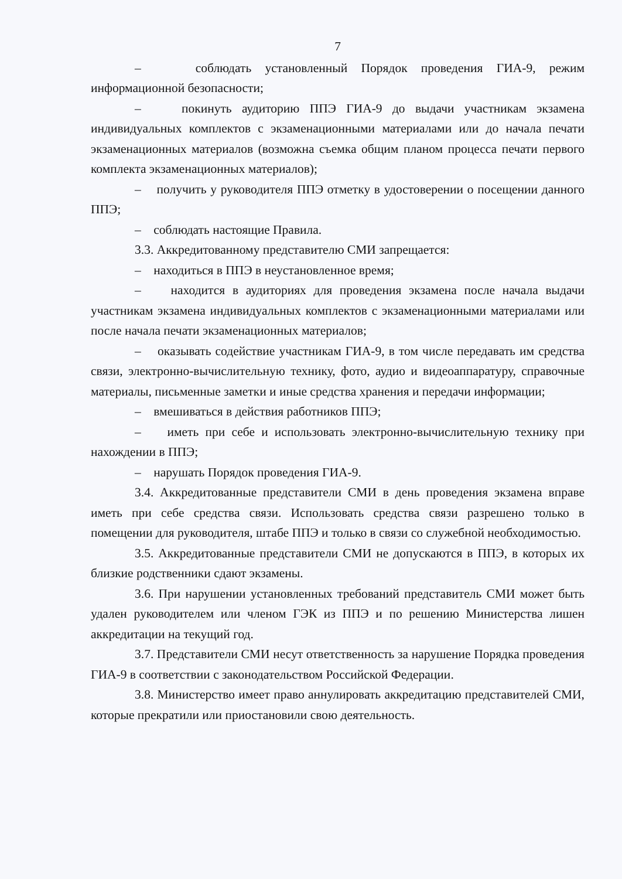7
– соблюдать установленный Порядок проведения ГИА-9, режим информационной безопасности;
– покинуть аудиторию ППЭ ГИА-9 до выдачи участникам экзамена индивидуальных комплектов с экзаменационными материалами или до начала печати экзаменационных материалов (возможна съемка общим планом процесса печати первого комплекта экзаменационных материалов);
– получить у руководителя ППЭ отметку в удостоверении о посещении данного ППЭ;
– соблюдать настоящие Правила.
3.3. Аккредитованному представителю СМИ запрещается:
– находиться в ППЭ в неустановленное время;
– находится в аудиториях для проведения экзамена после начала выдачи участникам экзамена индивидуальных комплектов с экзаменационными материалами или после начала печати экзаменационных материалов;
– оказывать содействие участникам ГИА-9, в том числе передавать им средства связи, электронно-вычислительную технику, фото, аудио и видеоаппаратуру, справочные материалы, письменные заметки и иные средства хранения и передачи информации;
– вмешиваться в действия работников ППЭ;
– иметь при себе и использовать электронно-вычислительную технику при нахождении в ППЭ;
– нарушать Порядок проведения ГИА-9.
3.4. Аккредитованные представители СМИ в день проведения экзамена вправе иметь при себе средства связи. Использовать средства связи разрешено только в помещении для руководителя, штабе ППЭ и только в связи со служебной необходимостью.
3.5. Аккредитованные представители СМИ не допускаются в ППЭ, в которых их близкие родственники сдают экзамены.
3.6. При нарушении установленных требований представитель СМИ может быть удален руководителем или членом ГЭК из ППЭ и по решению Министерства лишен аккредитации на текущий год.
3.7. Представители СМИ несут ответственность за нарушение Порядка проведения ГИА-9 в соответствии с законодательством Российской Федерации.
3.8. Министерство имеет право аннулировать аккредитацию представителей СМИ, которые прекратили или приостановили свою деятельность.